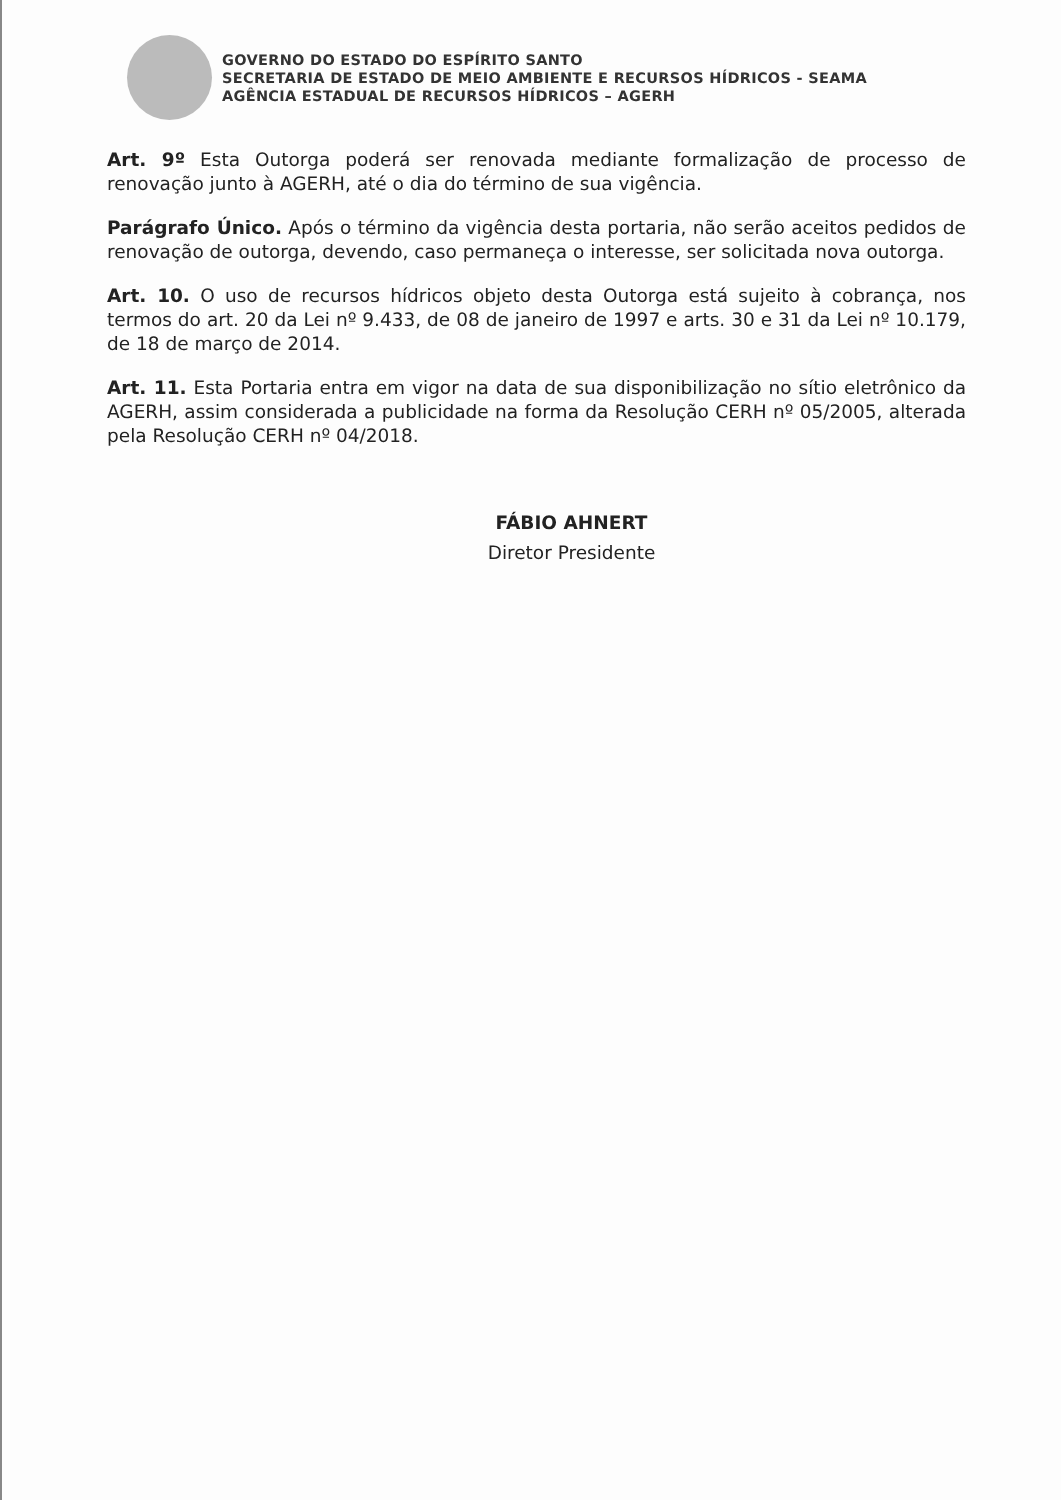GOVERNO DO ESTADO DO ESPÍRITO SANTO
SECRETARIA DE ESTADO DE MEIO AMBIENTE E RECURSOS HÍDRICOS - SEAMA
AGÊNCIA ESTADUAL DE RECURSOS HÍDRICOS – AGERH
Art. 9º Esta Outorga poderá ser renovada mediante formalização de processo de renovação junto à AGERH, até o dia do término de sua vigência.
Parágrafo Único. Após o término da vigência desta portaria, não serão aceitos pedidos de renovação de outorga, devendo, caso permaneça o interesse, ser solicitada nova outorga.
Art. 10. O uso de recursos hídricos objeto desta Outorga está sujeito à cobrança, nos termos do art. 20 da Lei nº 9.433, de 08 de janeiro de 1997 e arts. 30 e 31 da Lei nº 10.179, de 18 de março de 2014.
Art. 11. Esta Portaria entra em vigor na data de sua disponibilização no sítio eletrônico da AGERH, assim considerada a publicidade na forma da Resolução CERH nº 05/2005, alterada pela Resolução CERH nº 04/2018.
FÁBIO AHNERT
Diretor Presidente